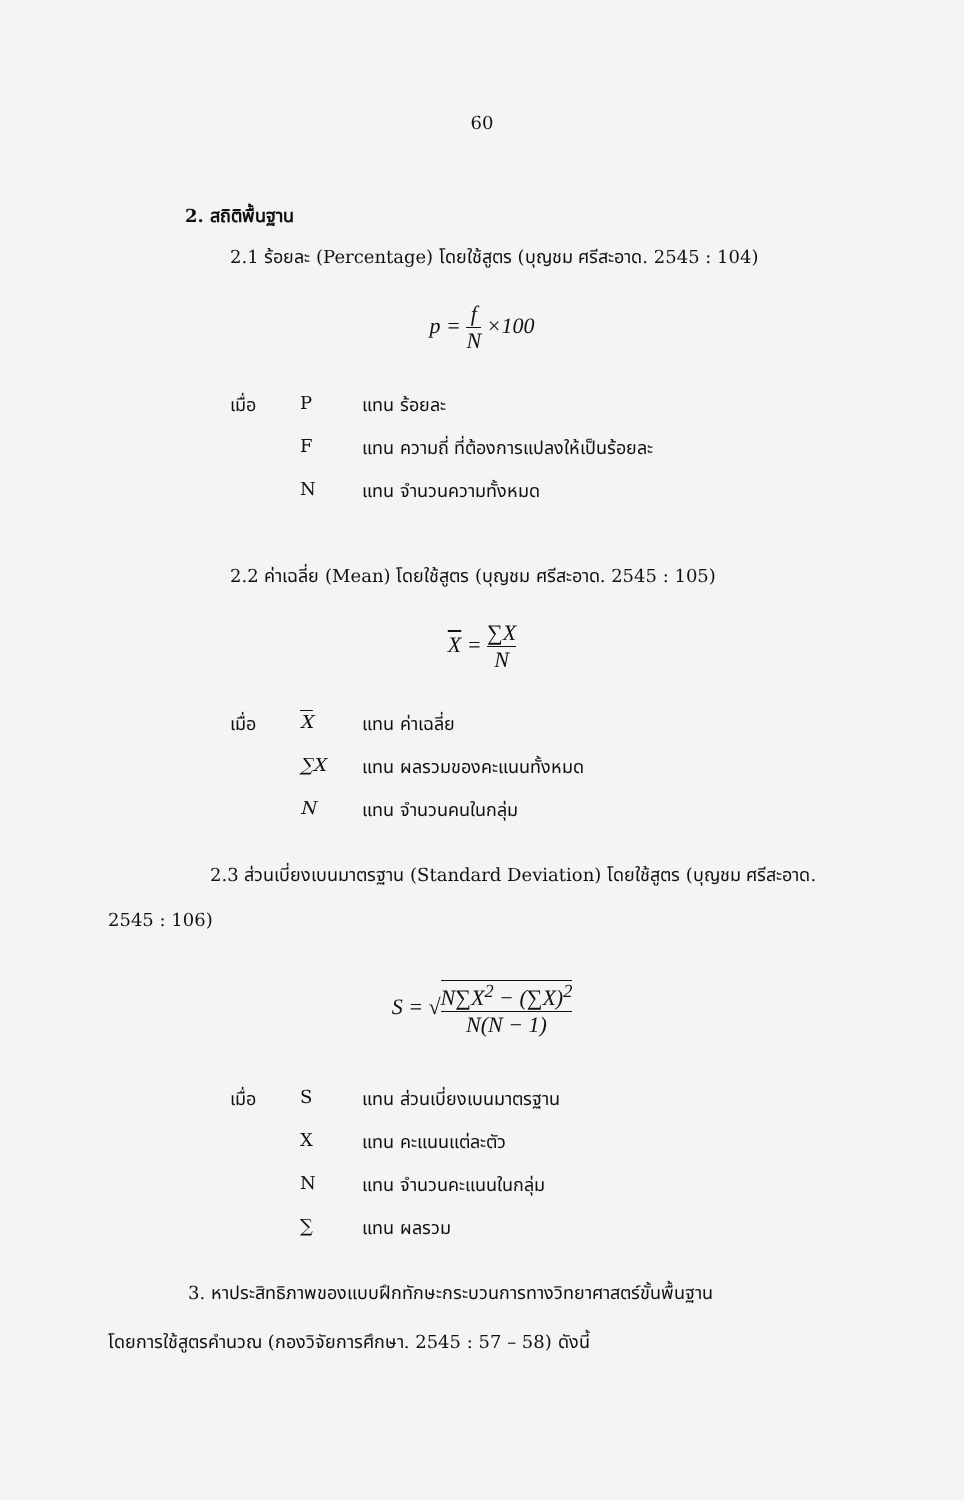60
2. สถิติพื้นฐาน
2.1 ร้อยละ (Percentage) โดยใช้สูตร (บุญชม ศรีสะอาด. 2545 : 104)
p = f N ×100
| เมื่อ | P | แทน ร้อยละ |
| | F | แทน ความถี่ ที่ต้องการแปลงให้เป็นร้อยละ |
| | N | แทน จำนวนความทั้งหมด |
2.2 ค่าเฉลี่ย (Mean) โดยใช้สูตร (บุญชม ศรีสะอาด. 2545 : 105)
X = ∑X N
| เมื่อ | X | แทน ค่าเฉลี่ย |
| | ∑X | แทน ผลรวมของคะแนนทั้งหมด |
| | N | แทน จำนวนคนในกลุ่ม |
2.3 ส่วนเบี่ยงเบนมาตรฐาน (Standard Deviation) โดยใช้สูตร (บุญชม ศรีสะอาด.
2545 : 106)
S = √N∑X<sup>2</sup> − (∑X)<sup>2</sup> N(N − 1)
| เมื่อ | S | แทน ส่วนเบี่ยงเบนมาตรฐาน |
| | X | แทน คะแนนแต่ละตัว |
| | N | แทน จำนวนคะแนนในกลุ่ม |
| | ∑ | แทน ผลรวม |
3. หาประสิทธิภาพของแบบฝึกทักษะกระบวนการทางวิทยาศาสตร์ขั้นพื้นฐาน
โดยการใช้สูตรคำนวณ (กองวิจัยการศึกษา. 2545 : 57 – 58) ดังนี้